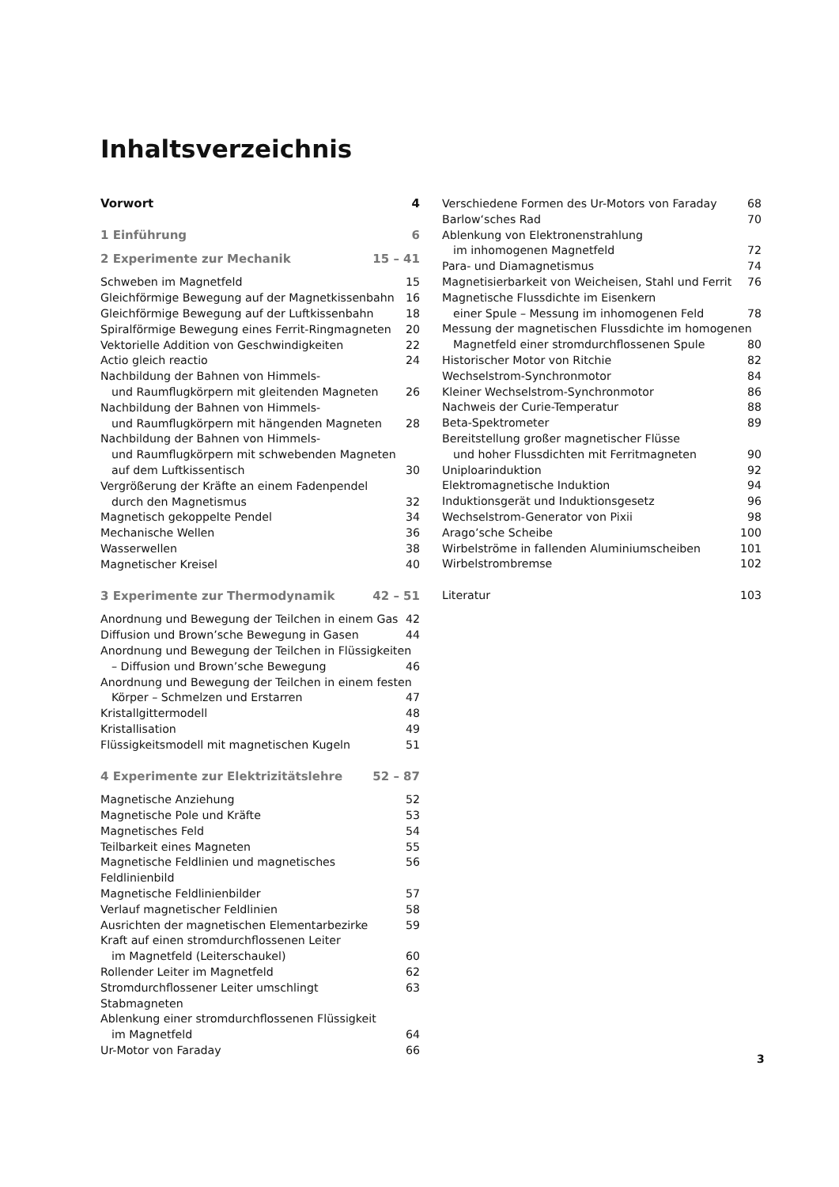Inhaltsverzeichnis
Vorwort 4
1 Einführung 6
2 Experimente zur Mechanik 15 – 41
Schweben im Magnetfeld 15
Gleichförmige Bewegung auf der Magnetkissenbahn 16
Gleichförmige Bewegung auf der Luftkissenbahn 18
Spiralförmige Bewegung eines Ferrit-Ringmagneten 20
Vektorielle Addition von Geschwindigkeiten 22
Actio gleich reactio 24
Nachbildung der Bahnen von Himmels-
und Raumflugkörpern mit gleitenden Magneten 26
Nachbildung der Bahnen von Himmels-
und Raumflugkörpern mit hängenden Magneten 28
Nachbildung der Bahnen von Himmels-
und Raumflugkörpern mit schwebenden Magneten
auf dem Luftkissentisch 30
Vergrößerung der Kräfte an einem Fadenpendel
durch den Magnetismus 32
Magnetisch gekoppelte Pendel 34
Mechanische Wellen 36
Wasserwellen 38
Magnetischer Kreisel 40
3 Experimente zur Thermodynamik 42 – 51
Anordnung und Bewegung der Teilchen in einem Gas 42
Diffusion und Brown’sche Bewegung in Gasen 44
Anordnung und Bewegung der Teilchen in Flüssigkeiten
– Diffusion und Brown’sche Bewegung 46
Anordnung und Bewegung der Teilchen in einem festen
Körper – Schmelzen und Erstarren 47
Kristallgittermodell 48
Kristallisation 49
Flüssigkeitsmodell mit magnetischen Kugeln 51
4 Experimente zur Elektrizitätslehre 52 – 87
Magnetische Anziehung 52
Magnetische Pole und Kräfte 53
Magnetisches Feld 54
Teilbarkeit eines Magneten 55
Magnetische Feldlinien und magnetisches Feldlinienbild 56
Magnetische Feldlinienbilder 57
Verlauf magnetischer Feldlinien 58
Ausrichten der magnetischen Elementarbezirke 59
Kraft auf einen stromdurchflossenen Leiter
im Magnetfeld (Leiterschaukel) 60
Rollender Leiter im Magnetfeld 62
Stromdurchflossener Leiter umschlingt Stabmagneten 63
Ablenkung einer stromdurchflossenen Flüssigkeit
im Magnetfeld 64
Ur-Motor von Faraday 66
Verschiedene Formen des Ur-Motors von Faraday 68
Barlow‘sches Rad 70
Ablenkung von Elektronenstrahlung
im inhomogenen Magnetfeld 72
Para- und Diamagnetismus 74
Magnetisierbarkeit von Weicheisen, Stahl und Ferrit 76
Magnetische Flussdichte im Eisenkern
einer Spule – Messung im inhomogenen Feld 78
Messung der magnetischen Flussdichte im homogenen
Magnetfeld einer stromdurchflossenen Spule 80
Historischer Motor von Ritchie 82
Wechselstrom-Synchronmotor 84
Kleiner Wechselstrom-Synchronmotor 86
Nachweis der Curie-Temperatur 88
Beta-Spektrometer 89
Bereitstellung großer magnetischer Flüsse
und hoher Flussdichten mit Ferritmagneten 90
Uniploarinduktion 92
Elektromagnetische Induktion 94
Induktionsgerät und Induktionsgesetz 96
Wechselstrom-Generator von Pixii 98
Arago’sche Scheibe 100
Wirbelströme in fallenden Aluminiumscheiben 101
Wirbelstrombremse 102
Literatur 103
3